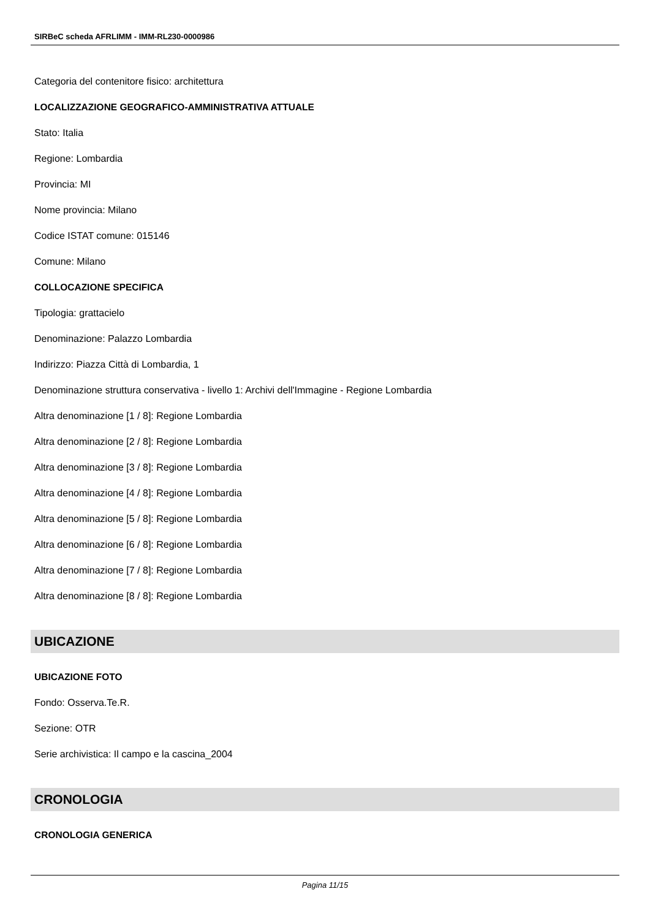SIRBeC scheda AFRLIMM - IMM-RL230-0000986
Categoria del contenitore fisico: architettura
LOCALIZZAZIONE GEOGRAFICO-AMMINISTRATIVA ATTUALE
Stato: Italia
Regione: Lombardia
Provincia: MI
Nome provincia: Milano
Codice ISTAT comune: 015146
Comune: Milano
COLLOCAZIONE SPECIFICA
Tipologia: grattacielo
Denominazione: Palazzo Lombardia
Indirizzo: Piazza Città di Lombardia, 1
Denominazione struttura conservativa - livello 1: Archivi dell'Immagine - Regione Lombardia
Altra denominazione [1 / 8]: Regione Lombardia
Altra denominazione [2 / 8]: Regione Lombardia
Altra denominazione [3 / 8]: Regione Lombardia
Altra denominazione [4 / 8]: Regione Lombardia
Altra denominazione [5 / 8]: Regione Lombardia
Altra denominazione [6 / 8]: Regione Lombardia
Altra denominazione [7 / 8]: Regione Lombardia
Altra denominazione [8 / 8]: Regione Lombardia
UBICAZIONE
UBICAZIONE FOTO
Fondo: Osserva.Te.R.
Sezione: OTR
Serie archivistica: Il campo e la cascina_2004
CRONOLOGIA
CRONOLOGIA GENERICA
Pagina 11/15